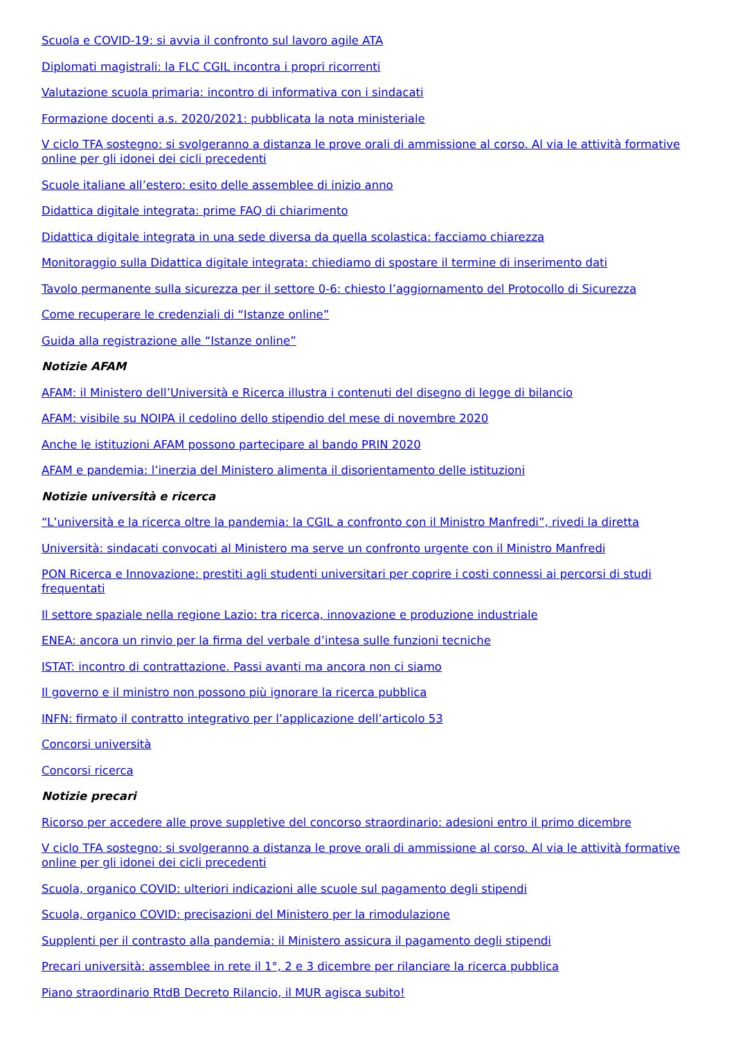Scuola e COVID-19: si avvia il confronto sul lavoro agile ATA
Diplomati magistrali: la FLC CGIL incontra i propri ricorrenti
Valutazione scuola primaria: incontro di informativa con i sindacati
Formazione docenti a.s. 2020/2021: pubblicata la nota ministeriale
V ciclo TFA sostegno: si svolgeranno a distanza le prove orali di ammissione al corso. Al via le attività formative online per gli idonei dei cicli precedenti
Scuole italiane all’estero: esito delle assemblee di inizio anno
Didattica digitale integrata: prime FAQ di chiarimento
Didattica digitale integrata in una sede diversa da quella scolastica: facciamo chiarezza
Monitoraggio sulla Didattica digitale integrata: chiediamo di spostare il termine di inserimento dati
Tavolo permanente sulla sicurezza per il settore 0-6: chiesto l’aggiornamento del Protocollo di Sicurezza
Come recuperare le credenziali di “Istanze online”
Guida alla registrazione alle “Istanze online”
Notizie AFAM
AFAM: il Ministero dell’Università e Ricerca illustra i contenuti del disegno di legge di bilancio
AFAM: visibile su NOIPA il cedolino dello stipendio del mese di novembre 2020
Anche le istituzioni AFAM possono partecipare al bando PRIN 2020
AFAM e pandemia: l’inerzia del Ministero alimenta il disorientamento delle istituzioni
Notizie università e ricerca
“L’università e la ricerca oltre la pandemia: la CGIL a confronto con il Ministro Manfredi”, rivedi la diretta
Università: sindacati convocati al Ministero ma serve un confronto urgente con il Ministro Manfredi
PON Ricerca e Innovazione: prestiti agli studenti universitari per coprire i costi connessi ai percorsi di studi frequentati
Il settore spaziale nella regione Lazio: tra ricerca, innovazione e produzione industriale
ENEA: ancora un rinvio per la firma del verbale d’intesa sulle funzioni tecniche
ISTAT: incontro di contrattazione. Passi avanti ma ancora non ci siamo
Il governo e il ministro non possono più ignorare la ricerca pubblica
INFN: firmato il contratto integrativo per l’applicazione dell’articolo 53
Concorsi università
Concorsi ricerca
Notizie precari
Ricorso per accedere alle prove suppletive del concorso straordinario: adesioni entro il primo dicembre
V ciclo TFA sostegno: si svolgeranno a distanza le prove orali di ammissione al corso. Al via le attività formative online per gli idonei dei cicli precedenti
Scuola, organico COVID: ulteriori indicazioni alle scuole sul pagamento degli stipendi
Scuola, organico COVID: precisazioni del Ministero per la rimodulazione
Supplenti per il contrasto alla pandemia: il Ministero assicura il pagamento degli stipendi
Precari università: assemblee in rete il 1°, 2 e 3 dicembre per rilanciare la ricerca pubblica
Piano straordinario RtdB Decreto Rilancio, il MUR agisca subito!